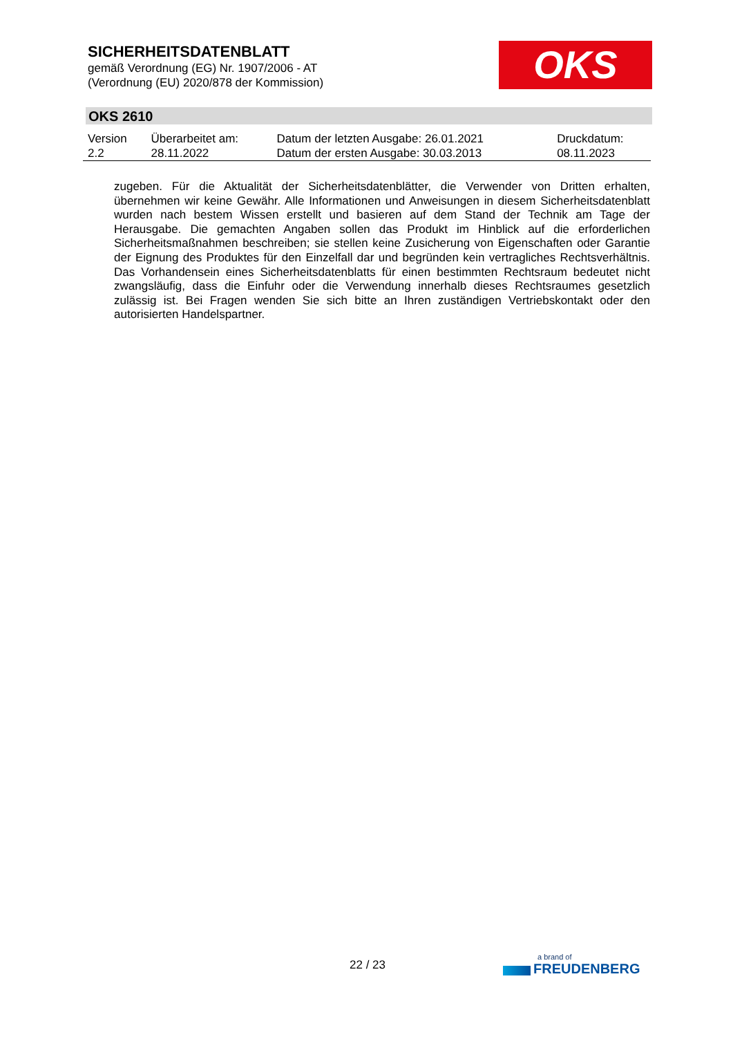SICHERHEITSDATENBLATT
gemäß Verordnung (EG) Nr. 1907/2006 - AT
(Verordnung (EU) 2020/878 der Kommission)
OKS
OKS 2610
| Version 2.2 | Überarbeitet am: 28.11.2022 | Datum der letzten Ausgabe: 26.01.2021 Datum der ersten Ausgabe: 30.03.2013 | Druckdatum: 08.11.2023 |
zugeben. Für die Aktualität der Sicherheitsdatenblätter, die Verwender von Dritten erhalten, übernehmen wir keine Gewähr. Alle Informationen und Anweisungen in diesem Sicherheitsdatenblatt wurden nach bestem Wissen erstellt und basieren auf dem Stand der Technik am Tage der Herausgabe. Die gemachten Angaben sollen das Produkt im Hinblick auf die erforderlichen Sicherheitsmaßnahmen beschreiben; sie stellen keine Zusicherung von Eigenschaften oder Garantie der Eignung des Produktes für den Einzelfall dar und begründen kein vertragliches Rechtsverhältnis. Das Vorhandensein eines Sicherheitsdatenblatts für einen bestimmten Rechtsraum bedeutet nicht zwangsläufig, dass die Einfuhr oder die Verwendung innerhalb dieses Rechtsraumes gesetzlich zulässig ist. Bei Fragen wenden Sie sich bitte an Ihren zuständigen Vertriebskontakt oder den autorisierten Handelspartner.
22 / 23
a brand of
FREUDENBERG